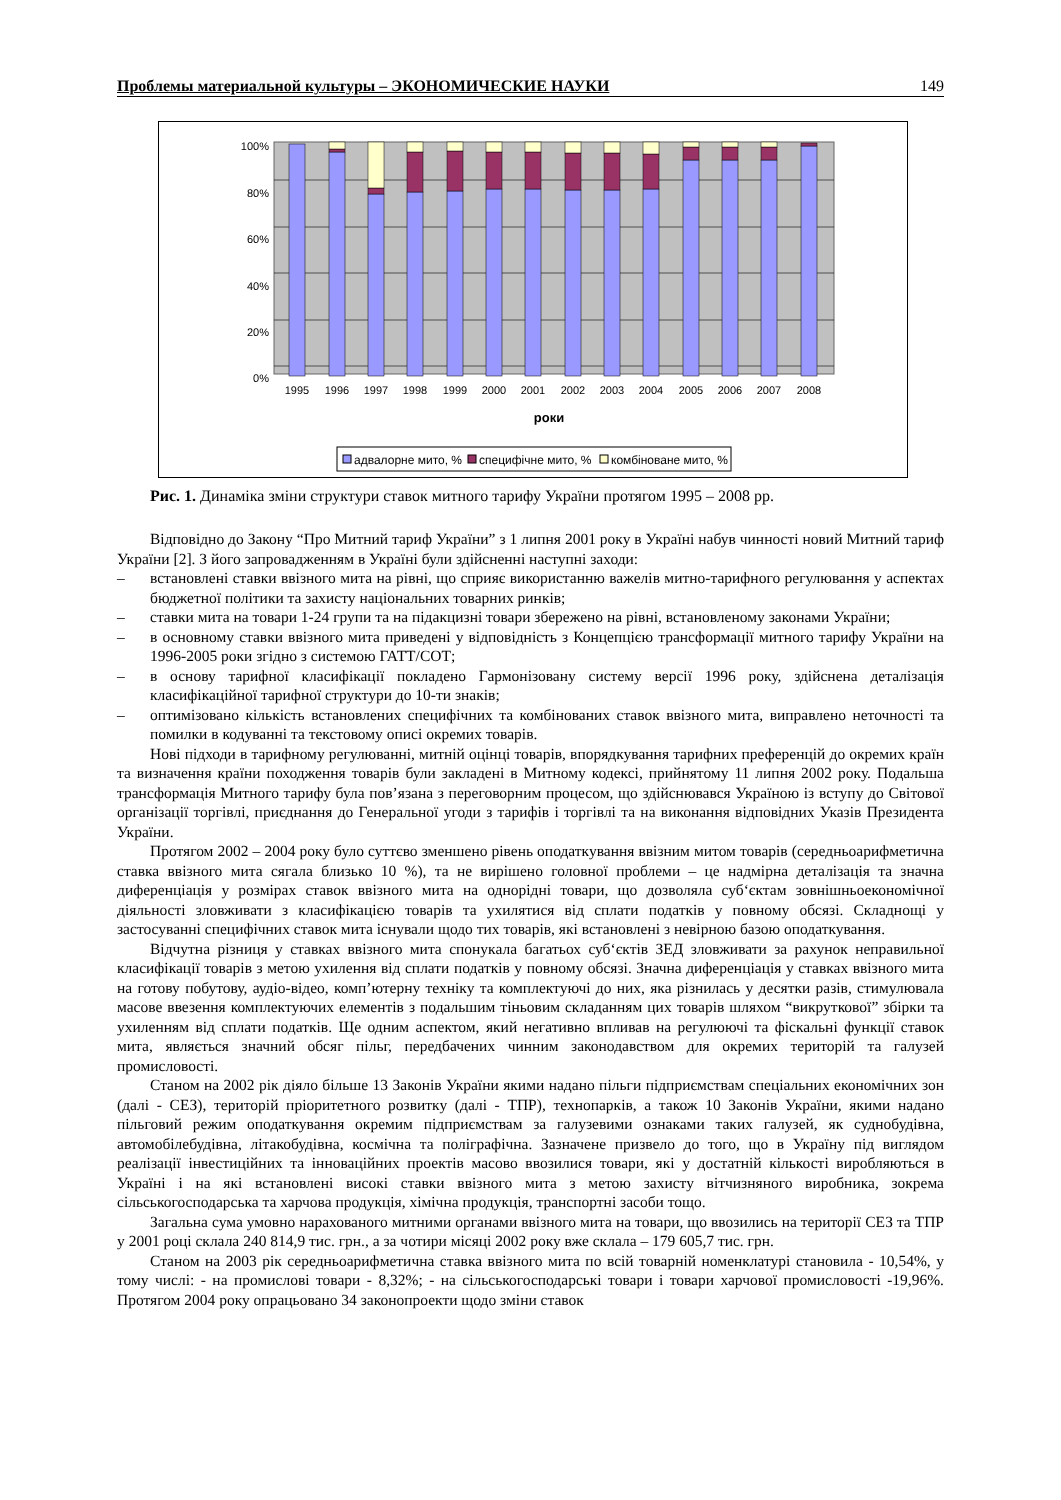Проблемы материальной культуры – ЭКОНОМИЧЕСКИЕ НАУКИ 149
100%
80%
60%
40%
20%
0%
1995
1996
1997
1998
1999
2000
2001
2002
2003
2004
2005
2006
2007
2008
роки
адвалорне мито, %
специфічне мито, %
комбіноване мито, %
Рис. 1. Динаміка зміни структури ставок митного тарифу України протягом 1995 – 2008 рр.
Відповідно до Закону “Про Митний тариф України” з 1 липня 2001 року в Україні набув чинності новий Митний тариф України [2]. З його запровадженням в Україні були здійсненні наступні заходи:
– встановлені ставки ввізного мита на рівні, що сприяє використанню важелів митно-тарифного регулювання у аспектах бюджетної політики та захисту національних товарних ринків;
– ставки мита на товари 1-24 групи та на підакцизні товари збережено на рівні, встановленому законами України;
– в основному ставки ввізного мита приведені у відповідність з Концепцією трансформації митного тарифу України на 1996-2005 роки згідно з системою ГАТТ/СОТ;
– в основу тарифної класифікації покладено Гармонізовану систему версії 1996 року, здійснена деталізація класифікаційної тарифної структури до 10-ти знаків;
– оптимізовано кількість встановлених специфічних та комбінованих ставок ввізного мита, виправлено неточності та помилки в кодуванні та текстовому описі окремих товарів.
Нові підходи в тарифному регулюванні, митній оцінці товарів, впорядкування тарифних преференцій до окремих країн та визначення країни походження товарів були закладені в Митному кодексі, прийнятому 11 липня 2002 року. Подальша трансформація Митного тарифу була пов’язана з переговорним процесом, що здійснювався Україною із вступу до Світової організації торгівлі, приєднання до Генеральної угоди з тарифів і торгівлі та на виконання відповідних Указів Президента України.
Протягом 2002 – 2004 року було суттєво зменшено рівень оподаткування ввізним митом товарів (середньоарифметична ставка ввізного мита сягала близько 10 %), та не вирішено головної проблеми – це надмірна деталізація та значна диференціація у розмірах ставок ввізного мита на однорідні товари, що дозволяла суб‘єктам зовнішньоекономічної діяльності зловживати з класифікацією товарів та ухилятися від сплати податків у повному обсязі. Складнощі у застосуванні специфічних ставок мита існували щодо тих товарів, які встановлені з невірною базою оподаткування.
Відчутна різниця у ставках ввізного мита спонукала багатьох суб‘єктів ЗЕД зловживати за рахунок неправильної класифікації товарів з метою ухилення від сплати податків у повному обсязі. Значна диференціація у ставках ввізного мита на готову побутову, аудіо-відео, комп’ютерну техніку та комплектуючі до них, яка різнилась у десятки разів, стимулювала масове ввезення комплектуючих елементів з подальшим тіньовим складанням цих товарів шляхом “викруткової” збірки та ухиленням від сплати податків. Ще одним аспектом, який негативно впливав на регулюючі та фіскальні функції ставок мита, являється значний обсяг пільг, передбачених чинним законодавством для окремих територій та галузей промисловості.
Станом на 2002 рік діяло більше 13 Законів України якими надано пільги підприємствам спеціальних економічних зон (далі - СЕЗ), територій пріоритетного розвитку (далі - ТПР), технопарків, а також 10 Законів України, якими надано пільговий режим оподаткування окремим підприємствам за галузевими ознаками таких галузей, як суднобудівна, автомобілебудівна, літакобудівна, космічна та поліграфічна. Зазначене призвело до того, що в Україну під виглядом реалізації інвестиційних та інноваційних проектів масово ввозилися товари, які у достатній кількості виробляються в Україні і на які встановлені високі ставки ввізного мита з метою захисту вітчизняного виробника, зокрема сільськогосподарська та харчова продукція, хімічна продукція, транспортні засоби тощо.
Загальна сума умовно нарахованого митними органами ввізного мита на товари, що ввозились на території СЕЗ та ТПР у 2001 році склала 240 814,9 тис. грн., а за чотири місяці 2002 року вже склала – 179 605,7 тис. грн.
Станом на 2003 рік середньоарифметична ставка ввізного мита по всій товарній номенклатурі становила - 10,54%, у тому числі: - на промислові товари - 8,32%; - на сільськогосподарські товари і товари харчової промисловості -19,96%. Протягом 2004 року опрацьовано 34 законопроекти щодо зміни ставок